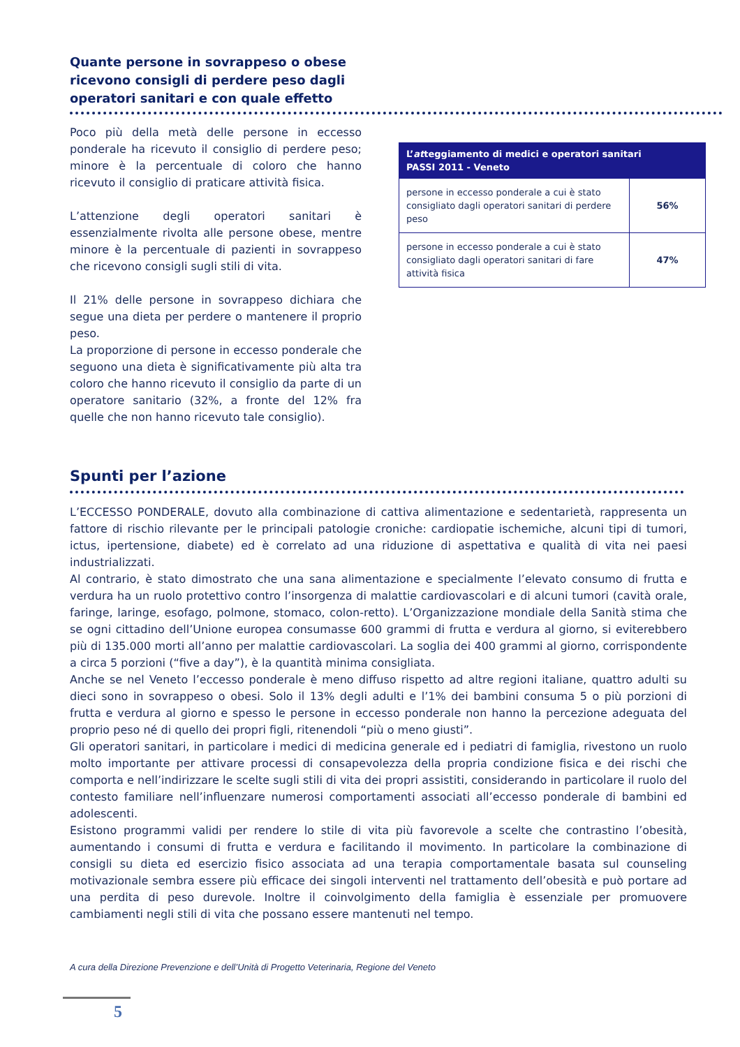Quante persone in sovrappeso o obese ricevono consigli di perdere peso dagli operatori sanitari e con quale effetto
Poco più della metà delle persone in eccesso ponderale ha ricevuto il consiglio di perdere peso; minore è la percentuale di coloro che hanno ricevuto il consiglio di praticare attività fisica.
L’attenzione degli operatori sanitari è essenzialmente rivolta alle persone obese, mentre minore è la percentuale di pazienti in sovrappeso che ricevono consigli sugli stili di vita.
Il 21% delle persone in sovrappeso dichiara che segue una dieta per perdere o mantenere il proprio peso.
La proporzione di persone in eccesso ponderale che seguono una dieta è significativamente più alta tra coloro che hanno ricevuto il consiglio da parte di un operatore sanitario (32%, a fronte del 12% fra quelle che non hanno ricevuto tale consiglio).
| L’ at teggiamento di medici e operatori sanitari PASSI 2011 - Veneto | |
| --- | --- |
| persone in eccesso ponderale a cui è stato consigliato dagli operatori sanitari di perdere peso | 56% |
| persone in eccesso ponderale a cui è stato consigliato dagli operatori sanitari di fare attività fisica | 47% |
Spunti per l’azione
L’ECCESSO PONDERALE, dovuto alla combinazione di cattiva alimentazione e sedentarietà, rappresenta un fattore di rischio rilevante per le principali patologie croniche: cardiopatie ischemiche, alcuni tipi di tumori, ictus, ipertensione, diabete) ed è correlato ad una riduzione di aspettativa e qualità di vita nei paesi industrializzati.
Al contrario, è stato dimostrato che una sana alimentazione e specialmente l’elevato consumo di frutta e verdura ha un ruolo protettivo contro l’insorgenza di malattie cardiovascolari e di alcuni tumori (cavità orale, faringe, laringe, esofago, polmone, stomaco, colon-retto). L’Organizzazione mondiale della Sanità stima che se ogni cittadino dell’Unione europea consumasse 600 grammi di frutta e verdura al giorno, si eviterebbero più di 135.000 morti all’anno per malattie cardiovascolari. La soglia dei 400 grammi al giorno, corrispondente a circa 5 porzioni (“five a day”), è la quantità minima consigliata.
Anche se nel Veneto l’eccesso ponderale è meno diffuso rispetto ad altre regioni italiane, quattro adulti su dieci sono in sovrappeso o obesi. Solo il 13% degli adulti e l’1% dei bambini consuma 5 o più porzioni di frutta e verdura al giorno e spesso le persone in eccesso ponderale non hanno la percezione adeguata del proprio peso né di quello dei propri figli, ritenendoli “più o meno giusti”.
Gli operatori sanitari, in particolare i medici di medicina generale ed i pediatri di famiglia, rivestono un ruolo molto importante per attivare processi di consapevolezza della propria condizione fisica e dei rischi che comporta e nell’indirizzare le scelte sugli stili di vita dei propri assistiti, considerando in particolare il ruolo del contesto familiare nell’influenzare numerosi comportamenti associati all’eccesso ponderale di bambini ed adolescenti.
Esistono programmi validi per rendere lo stile di vita più favorevole a scelte che contrastino l’obesità, aumentando i consumi di frutta e verdura e facilitando il movimento. In particolare la combinazione di consigli su dieta ed esercizio fisico associata ad una terapia comportamentale basata sul counseling motivazionale sembra essere più efficace dei singoli interventi nel trattamento dell’obesità e può portare ad una perdita di peso durevole. Inoltre il coinvolgimento della famiglia è essenziale per promuovere cambiamenti negli stili di vita che possano essere mantenuti nel tempo.
A cura della Direzione Prevenzione e dell’Unità di Progetto Veterinaria, Regione del Veneto
5